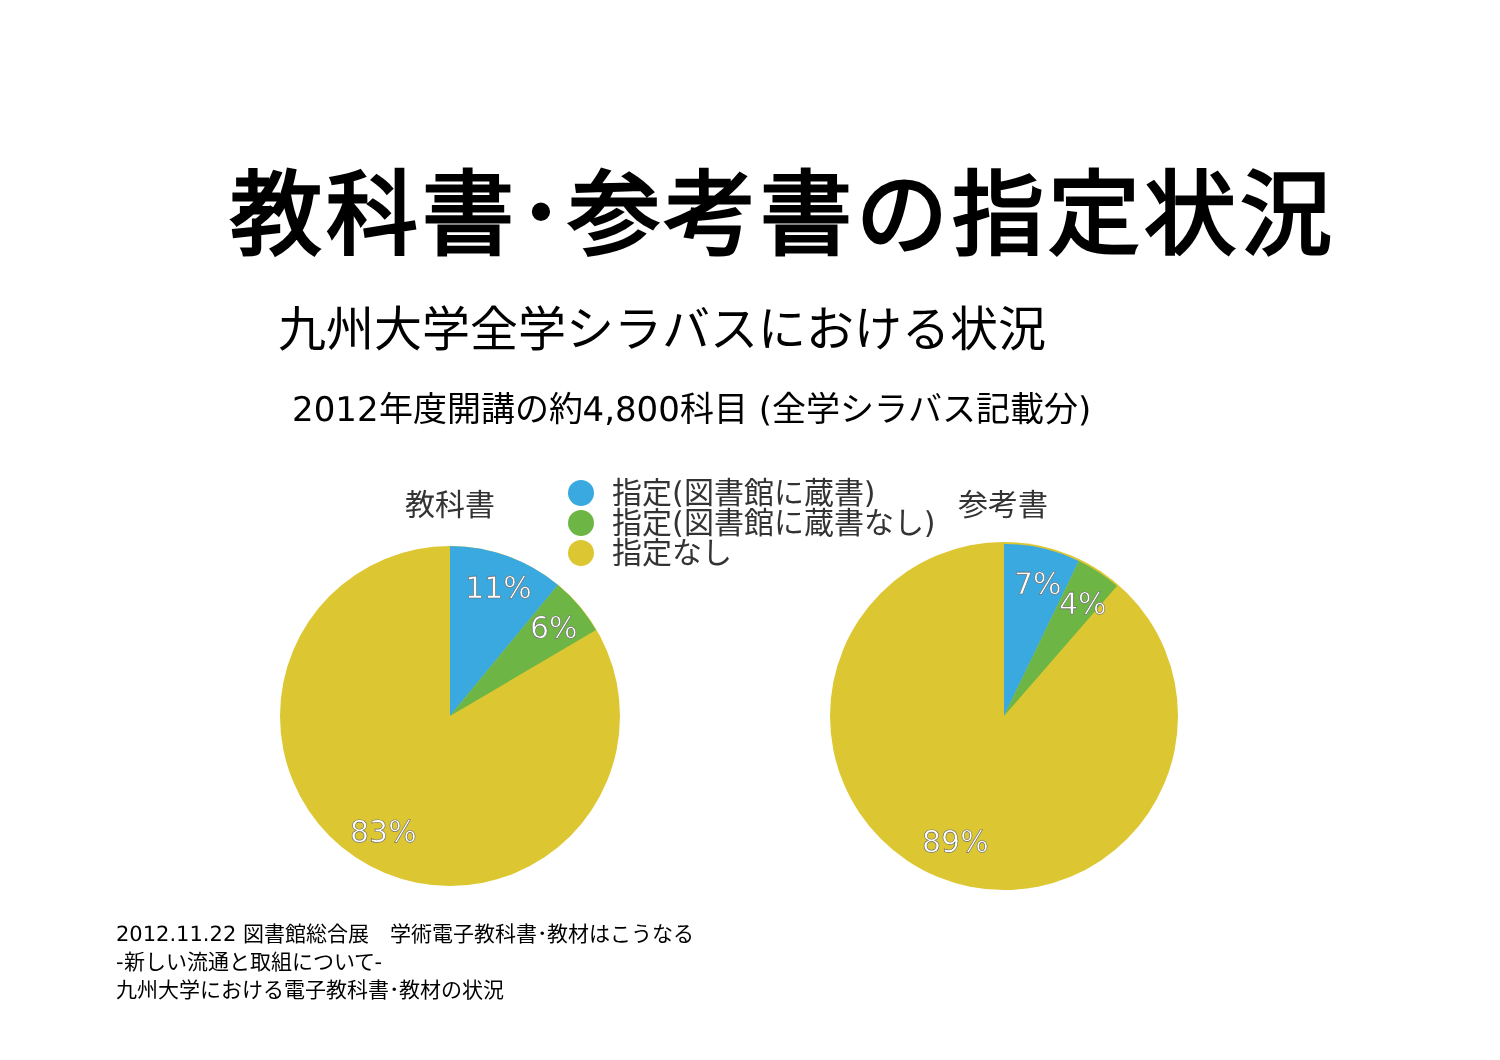教科書･参考書の指定状況
九州大学全学シラバスにおける状況
2012年度開講の約4,800科目 (全学シラバス記載分)
教科書
指定(図書館に蔵書)
指定(図書館に蔵書なし)
指定なし
参考書
11%
6%
83%
7%
4%
89%
2012.11.22 図書館総合展　学術電子教科書･教材はこうなる
-新しい流通と取組について-
九州大学における電子教科書･教材の状況